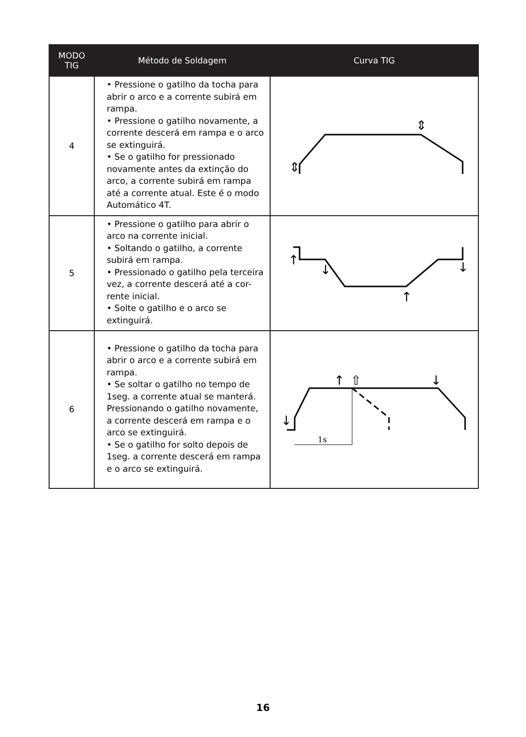| MODO TIG | Método de Soldagem | Curva TIG |
| --- | --- | --- |
| 4 | • Pressione o gatilho da tocha para abrir o arco e a corrente subirá em rampa. • Pressione o gatilho novamente, a corrente descerá em rampa e o arco se extinguirá. • Se o gatilho for pressionado novamente antes da extinção do arco, a corrente subirá em rampa até a corrente atual. Este é o modo Automático 4T. | ⇕ ⇕ |
| 5 | • Pressione o gatilho para abrir o arco na corrente inicial. • Soltando o gatilho, a corrente subirá em rampa. • Pressionado o gatilho pela terceira vez, a corrente descerá até a cor-rente inicial. • Solte o gatilho e o arco se extinguirá. | ↑ ↓ ↑ ↓ |
| 6 | • Pressione o gatilho da tocha para abrir o arco e a corrente subirá em rampa. • Se soltar o gatilho no tempo de 1seg. a corrente atual se manterá. Pressionando o gatilho novamente, a corrente descerá em rampa e o arco se extinguirá. • Se o gatilho for solto depois de 1seg. a corrente descerá em rampa e o arco se extinguirá. | 1s ↑ ⇧ ↓ ↓ |
16